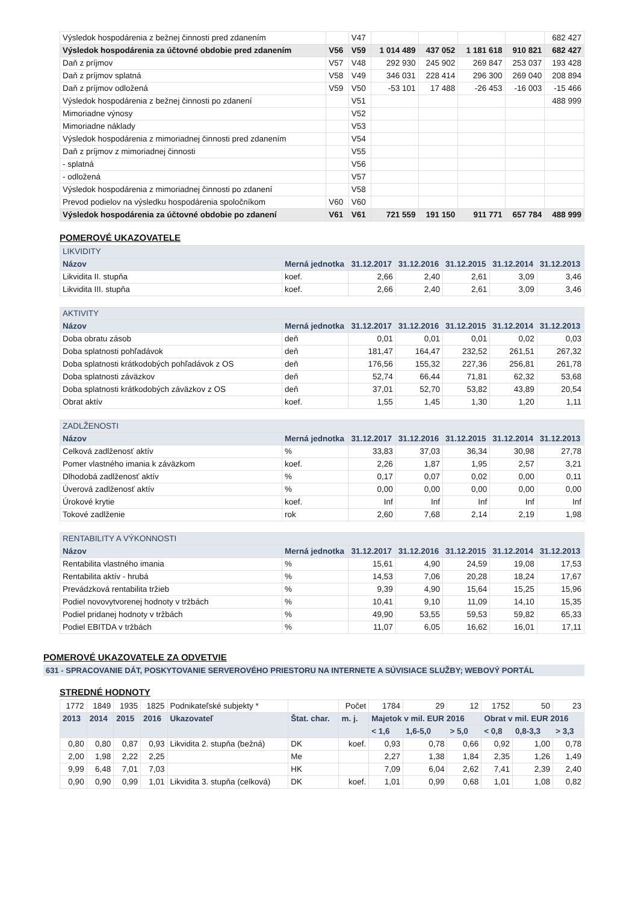| Výsledok hospodárenia z bežnej činnosti pred zdanením | | V47 | | | | | 682 427 |
| Výsledok hospodárenia za účtovné obdobie pred zdanením | V56 | V59 | 1 014 489 | 437 052 | 1 181 618 | 910 821 | 682 427 |
| Daň z príjmov | V57 | V48 | 292 930 | 245 902 | 269 847 | 253 037 | 193 428 |
| Daň z príjmov splatná | V58 | V49 | 346 031 | 228 414 | 296 300 | 269 040 | 208 894 |
| Daň z príjmov odložená | V59 | V50 | -53 101 | 17 488 | -26 453 | -16 003 | -15 466 |
| Výsledok hospodárenia z bežnej činnosti po zdanení | | V51 | | | | | 488 999 |
| Mimoriadne výnosy | | V52 | | | | | |
| Mimoriadne náklady | | V53 | | | | | |
| Výsledok hospodárenia z mimoriadnej činnosti pred zdanením | | V54 | | | | | |
| Daň z príjmov z mimoriadnej činnosti | | V55 | | | | | |
| - splatná | | V56 | | | | | |
| - odložená | | V57 | | | | | |
| Výsledok hospodárenia z mimoriadnej činnosti po zdanení | | V58 | | | | | |
| Prevod podielov na výsledku hospodárenia spoločníkom | V60 | V60 | | | | | |
| Výsledok hospodárenia za účtovné obdobie po zdanení | V61 | V61 | 721 559 | 191 150 | 911 771 | 657 784 | 488 999 |
POMEROVÉ UKAZOVATELE
| LIKVIDITY | | | | | | |
| --- | --- | --- | --- | --- | --- | --- |
| Názov | Merná jednotka | 31.12.2017 | 31.12.2016 | 31.12.2015 | 31.12.2014 | 31.12.2013 |
| Likvidita II. stupňa | koef. | 2,66 | 2,40 | 2,61 | 3,09 | 3,46 |
| Likvidita III. stupňa | koef. | 2,66 | 2,40 | 2,61 | 3,09 | 3,46 |
| AKTIVITY | | | | | | |
| --- | --- | --- | --- | --- | --- | --- |
| Názov | Merná jednotka | 31.12.2017 | 31.12.2016 | 31.12.2015 | 31.12.2014 | 31.12.2013 |
| Doba obratu zásob | deň | 0,01 | 0,01 | 0,01 | 0,02 | 0,03 |
| Doba splatnosti pohľadávok | deň | 181,47 | 164,47 | 232,52 | 261,51 | 267,32 |
| Doba splatnosti krátkodobých pohľadávok z OS | deň | 176,56 | 155,32 | 227,36 | 256,81 | 261,78 |
| Doba splatnosti záväzkov | deň | 52,74 | 66,44 | 71,81 | 62,32 | 53,68 |
| Doba splatnosti krátkodobých záväzkov z OS | deň | 37,01 | 52,70 | 53,82 | 43,89 | 20,54 |
| Obrat aktív | koef. | 1,55 | 1,45 | 1,30 | 1,20 | 1,11 |
| ZADLŽENOSTI | | | | | | |
| --- | --- | --- | --- | --- | --- | --- |
| Názov | Merná jednotka | 31.12.2017 | 31.12.2016 | 31.12.2015 | 31.12.2014 | 31.12.2013 |
| Celková zadlženosť aktív | % | 33,83 | 37,03 | 36,34 | 30,98 | 27,78 |
| Pomer vlastného imania k záväzkom | koef. | 2,26 | 1,87 | 1,95 | 2,57 | 3,21 |
| Dlhodobá zadlženosť aktív | % | 0,17 | 0,07 | 0,02 | 0,00 | 0,11 |
| Úverová zadlženosť aktív | % | 0,00 | 0,00 | 0,00 | 0,00 | 0,00 |
| Úrokové krytie | koef. | Inf | Inf | Inf | Inf | Inf |
| Tokové zadlženie | rok | 2,60 | 7,68 | 2,14 | 2,19 | 1,98 |
| RENTABILITY A VÝKONNOSTI | | | | | | |
| --- | --- | --- | --- | --- | --- | --- |
| Názov | Merná jednotka | 31.12.2017 | 31.12.2016 | 31.12.2015 | 31.12.2014 | 31.12.2013 |
| Rentabilita vlastného imania | % | 15,61 | 4,90 | 24,59 | 19,08 | 17,53 |
| Rentabilita aktív - hrubá | % | 14,53 | 7,06 | 20,28 | 18,24 | 17,67 |
| Prevádzková rentabilita tržieb | % | 9,39 | 4,90 | 15,64 | 15,25 | 15,96 |
| Podiel novovytvorenej hodnoty v tržbách | % | 10,41 | 9,10 | 11,09 | 14,10 | 15,35 |
| Podiel pridanej hodnoty v tržbách | % | 49,90 | 53,55 | 59,53 | 59,82 | 65,33 |
| Podiel EBITDA v tržbách | % | 11,07 | 6,05 | 16,62 | 16,01 | 17,11 |
POMEROVÉ UKAZOVATELE ZA ODVETVIE
631 - SPRACOVANIE DÁT, POSKYTOVANIE SERVEROVÉHO PRIESTORU NA INTERNETE A SÚVISIACE SLUŽBY; WEBOVÝ PORTÁL
STREDNÉ HODNOTY
| 1772 | 1849 | 1935 | 1825 | Podnikateľské subjekty * | | Počet | 1784 | 29 | 12 | 1752 | 50 | 23 |
| 2013 | 2014 | 2015 | 2016 | Ukazovateľ | Štat. char. | m. j. | Majetok v mil. EUR 2016 | | | Obrat v mil. EUR 2016 | | |
| | | | | | | | < 1,6 | 1,6-5,0 | > 5,0 | < 0,8 | 0,8-3,3 | > 3,3 |
| 0,80 | 0,80 | 0,87 | 0,93 | Likvidita 2. stupňa (bežná) | DK | koef. | 0,93 | 0,78 | 0,66 | 0,92 | 1,00 | 0,78 |
| 2,00 | 1,98 | 2,22 | 2,25 | | Me | | 2,27 | 1,38 | 1,84 | 2,35 | 1,26 | 1,49 |
| 9,99 | 6,48 | 7,01 | 7,03 | | HK | | 7,09 | 6,04 | 2,62 | 7,41 | 2,39 | 2,40 |
| 0,90 | 0,90 | 0,99 | 1,01 | Likvidita 3. stupňa (celková) | DK | koef. | 1,01 | 0,99 | 0,68 | 1,01 | 1,08 | 0,82 |